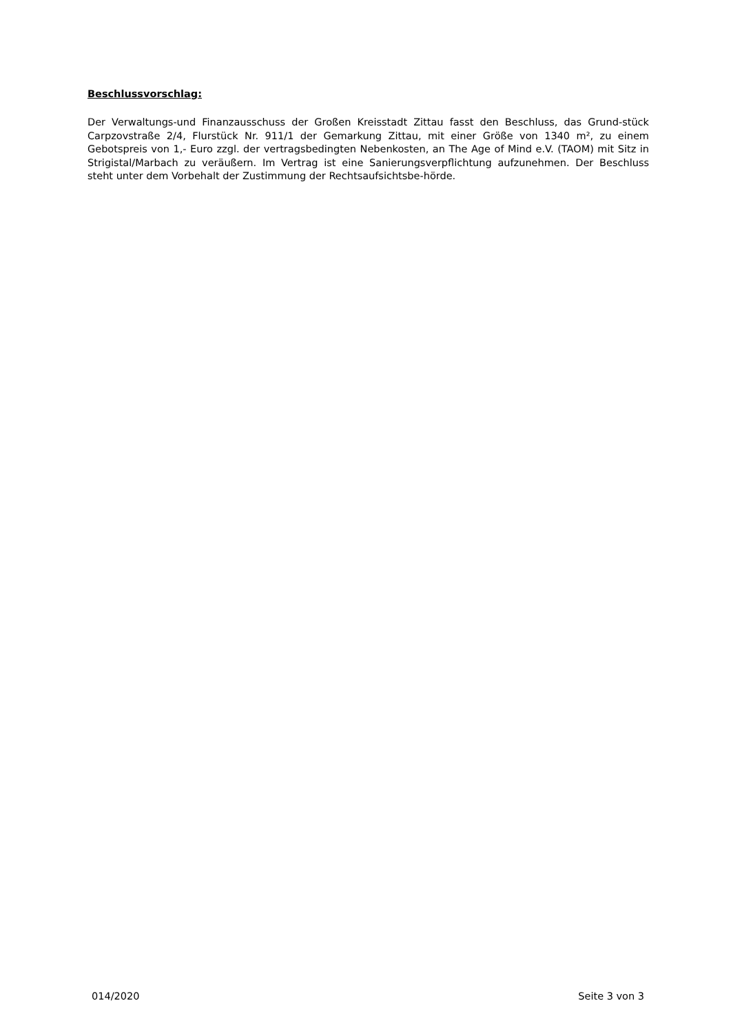Beschlussvorschlag:
Der Verwaltungs-und Finanzausschuss der Großen Kreisstadt Zittau fasst den Beschluss, das Grund-stück Carpzovstraße 2/4, Flurstück Nr. 911/1 der Gemarkung Zittau, mit einer Größe von 1340 m², zu einem Gebotspreis von 1,- Euro zzgl. der vertragsbedingten Nebenkosten, an The Age of Mind e.V. (TAOM) mit Sitz in Strigistal/Marbach zu veräußern. Im Vertrag ist eine Sanierungsverpflichtung aufzunehmen. Der Beschluss steht unter dem Vorbehalt der Zustimmung der Rechtsaufsichtsbe-hörde.
014/2020 Seite 3 von 3